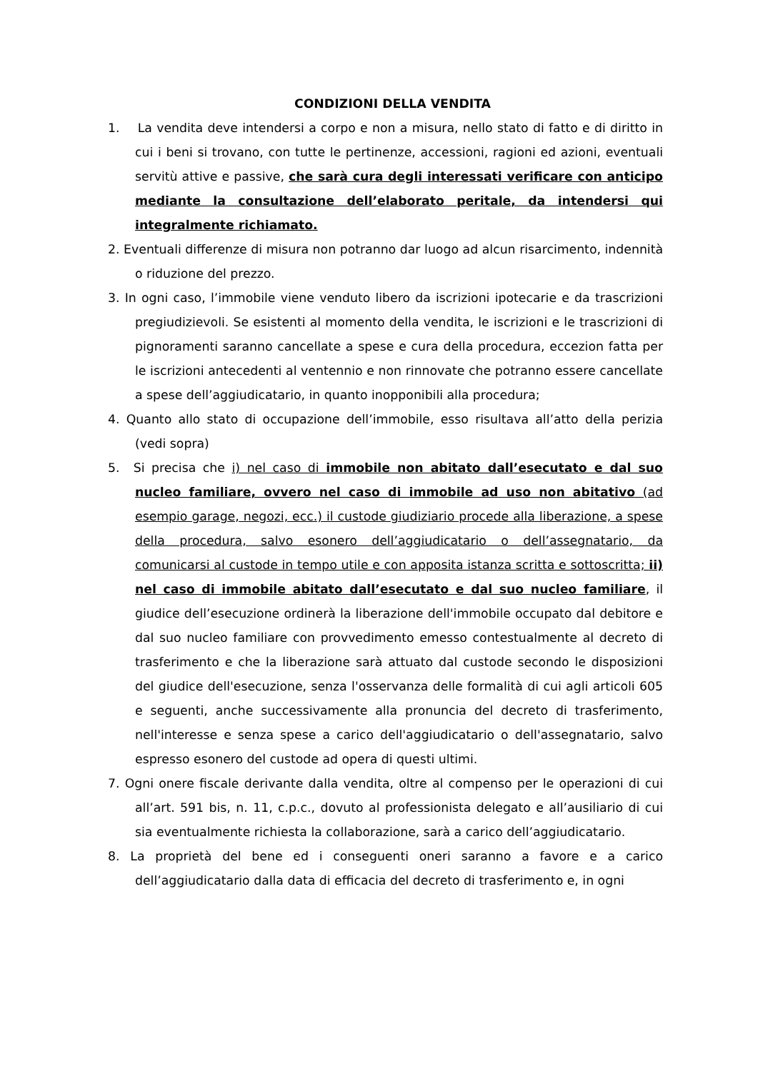CONDIZIONI DELLA VENDITA
1. La vendita deve intendersi a corpo e non a misura, nello stato di fatto e di diritto in cui i beni si trovano, con tutte le pertinenze, accessioni, ragioni ed azioni, eventuali servitù attive e passive, che sarà cura degli interessati verificare con anticipo mediante la consultazione dell’elaborato peritale, da intendersi qui integralmente richiamato.
2. Eventuali differenze di misura non potranno dar luogo ad alcun risarcimento, indennità o riduzione del prezzo.
3. In ogni caso, l’immobile viene venduto libero da iscrizioni ipotecarie e da trascrizioni pregiudizievoli. Se esistenti al momento della vendita, le iscrizioni e le trascrizioni di pignoramenti saranno cancellate a spese e cura della procedura, eccezion fatta per le iscrizioni antecedenti al ventennio e non rinnovate che potranno essere cancellate a spese dell’aggiudicatario, in quanto inopponibili alla procedura;
4. Quanto allo stato di occupazione dell’immobile, esso risultava all’atto della perizia (vedi sopra)
5. Si precisa che i) nel caso di immobile non abitato dall’esecutato e dal suo nucleo familiare, ovvero nel caso di immobile ad uso non abitativo (ad esempio garage, negozi, ecc.) il custode giudiziario procede alla liberazione, a spese della procedura, salvo esonero dell’aggiudicatario o dell’assegnatario, da comunicarsi al custode in tempo utile e con apposita istanza scritta e sottoscritta; ii) nel caso di immobile abitato dall’esecutato e dal suo nucleo familiare, il giudice dell’esecuzione ordinerà la liberazione dell'immobile occupato dal debitore e dal suo nucleo familiare con provvedimento emesso contestualmente al decreto di trasferimento e che la liberazione sarà attuato dal custode secondo le disposizioni del giudice dell'esecuzione, senza l'osservanza delle formalità di cui agli articoli 605 e seguenti, anche successivamente alla pronuncia del decreto di trasferimento, nell'interesse e senza spese a carico dell'aggiudicatario o dell'assegnatario, salvo espresso esonero del custode ad opera di questi ultimi.
7. Ogni onere fiscale derivante dalla vendita, oltre al compenso per le operazioni di cui all’art. 591 bis, n. 11, c.p.c., dovuto al professionista delegato e all’ausiliario di cui sia eventualmente richiesta la collaborazione, sarà a carico dell’aggiudicatario.
8. La proprietà del bene ed i conseguenti oneri saranno a favore e a carico dell’aggiudicatario dalla data di efficacia del decreto di trasferimento e, in ogni